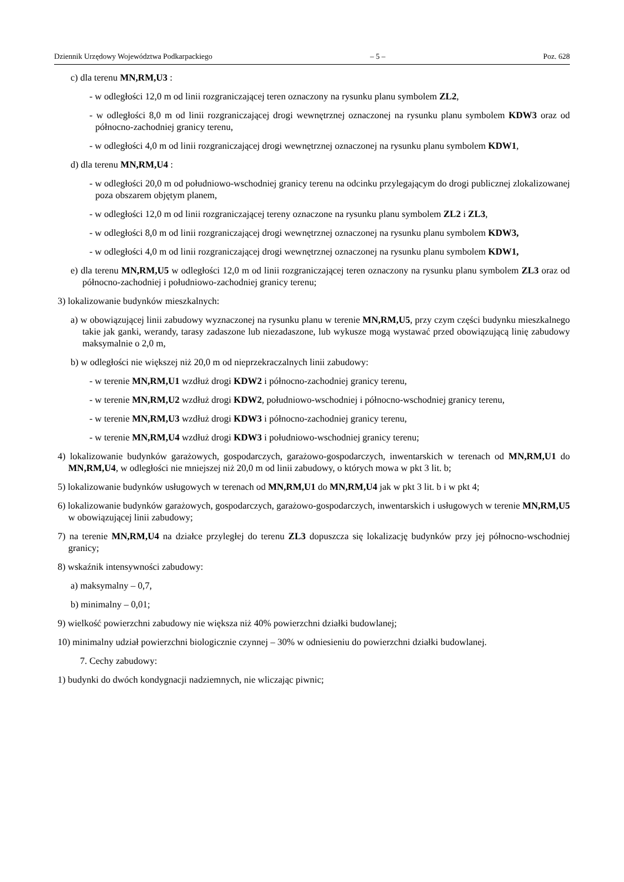Dziennik Urzędowy Województwa Podkarpackiego – 5 – Poz. 628
c) dla terenu MN,RM,U3 :
- w odległości 12,0 m od linii rozgraniczającej teren oznaczony na rysunku planu symbolem ZL2,
- w odległości 8,0 m od linii rozgraniczającej drogi wewnętrznej oznaczonej na rysunku planu symbolem KDW3 oraz od północno-zachodniej granicy terenu,
- w odległości 4,0 m od linii rozgraniczającej drogi wewnętrznej oznaczonej na rysunku planu symbolem KDW1,
d) dla terenu MN,RM,U4 :
- w odległości 20,0 m od południowo-wschodniej granicy terenu na odcinku przylegającym do drogi publicznej zlokalizowanej poza obszarem objętym planem,
- w odległości 12,0 m od linii rozgraniczającej tereny oznaczone na rysunku planu symbolem ZL2 i ZL3,
- w odległości 8,0 m od linii rozgraniczającej drogi wewnętrznej oznaczonej na rysunku planu symbolem KDW3,
- w odległości 4,0 m od linii rozgraniczającej drogi wewnętrznej oznaczonej na rysunku planu symbolem KDW1,
e) dla terenu MN,RM,U5 w odległości 12,0 m od linii rozgraniczającej teren oznaczony na rysunku planu symbolem ZL3 oraz od północno-zachodniej i południowo-zachodniej granicy terenu;
3) lokalizowanie budynków mieszkalnych:
a) w obowiązującej linii zabudowy wyznaczonej na rysunku planu w terenie MN,RM,U5, przy czym części budynku mieszkalnego takie jak ganki, werandy, tarasy zadaszone lub niezadaszone, lub wykusze mogą wystawać przed obowiązującą linię zabudowy maksymalnie o 2,0 m,
b) w odległości nie większej niż 20,0 m od nieprzekraczalnych linii zabudowy:
- w terenie MN,RM,U1 wzdłuż drogi KDW2 i północno-zachodniej granicy terenu,
- w terenie MN,RM,U2 wzdłuż drogi KDW2, południowo-wschodniej i północno-wschodniej granicy terenu,
- w terenie MN,RM,U3 wzdłuż drogi KDW3 i północno-zachodniej granicy terenu,
- w terenie MN,RM,U4 wzdłuż drogi KDW3 i południowo-wschodniej granicy terenu;
4) lokalizowanie budynków garażowych, gospodarczych, garażowo-gospodarczych, inwentarskich w terenach od MN,RM,U1 do MN,RM,U4, w odległości nie mniejszej niż 20,0 m od linii zabudowy, o których mowa w pkt 3 lit. b;
5) lokalizowanie budynków usługowych w terenach od MN,RM,U1 do MN,RM,U4 jak w pkt 3 lit. b i w pkt 4;
6) lokalizowanie budynków garażowych, gospodarczych, garażowo-gospodarczych, inwentarskich i usługowych w terenie MN,RM,U5 w obowiązującej linii zabudowy;
7) na terenie MN,RM,U4 na działce przyległej do terenu ZL3 dopuszcza się lokalizację budynków przy jej północno-wschodniej granicy;
8) wskaźnik intensywności zabudowy:
a) maksymalny – 0,7,
b) minimalny – 0,01;
9) wielkość powierzchni zabudowy nie większa niż 40% powierzchni działki budowlanej;
10) minimalny udział powierzchni biologicznie czynnej – 30% w odniesieniu do powierzchni działki budowlanej.
7. Cechy zabudowy:
1) budynki do dwóch kondygnacji nadziemnych, nie wliczając piwnic;